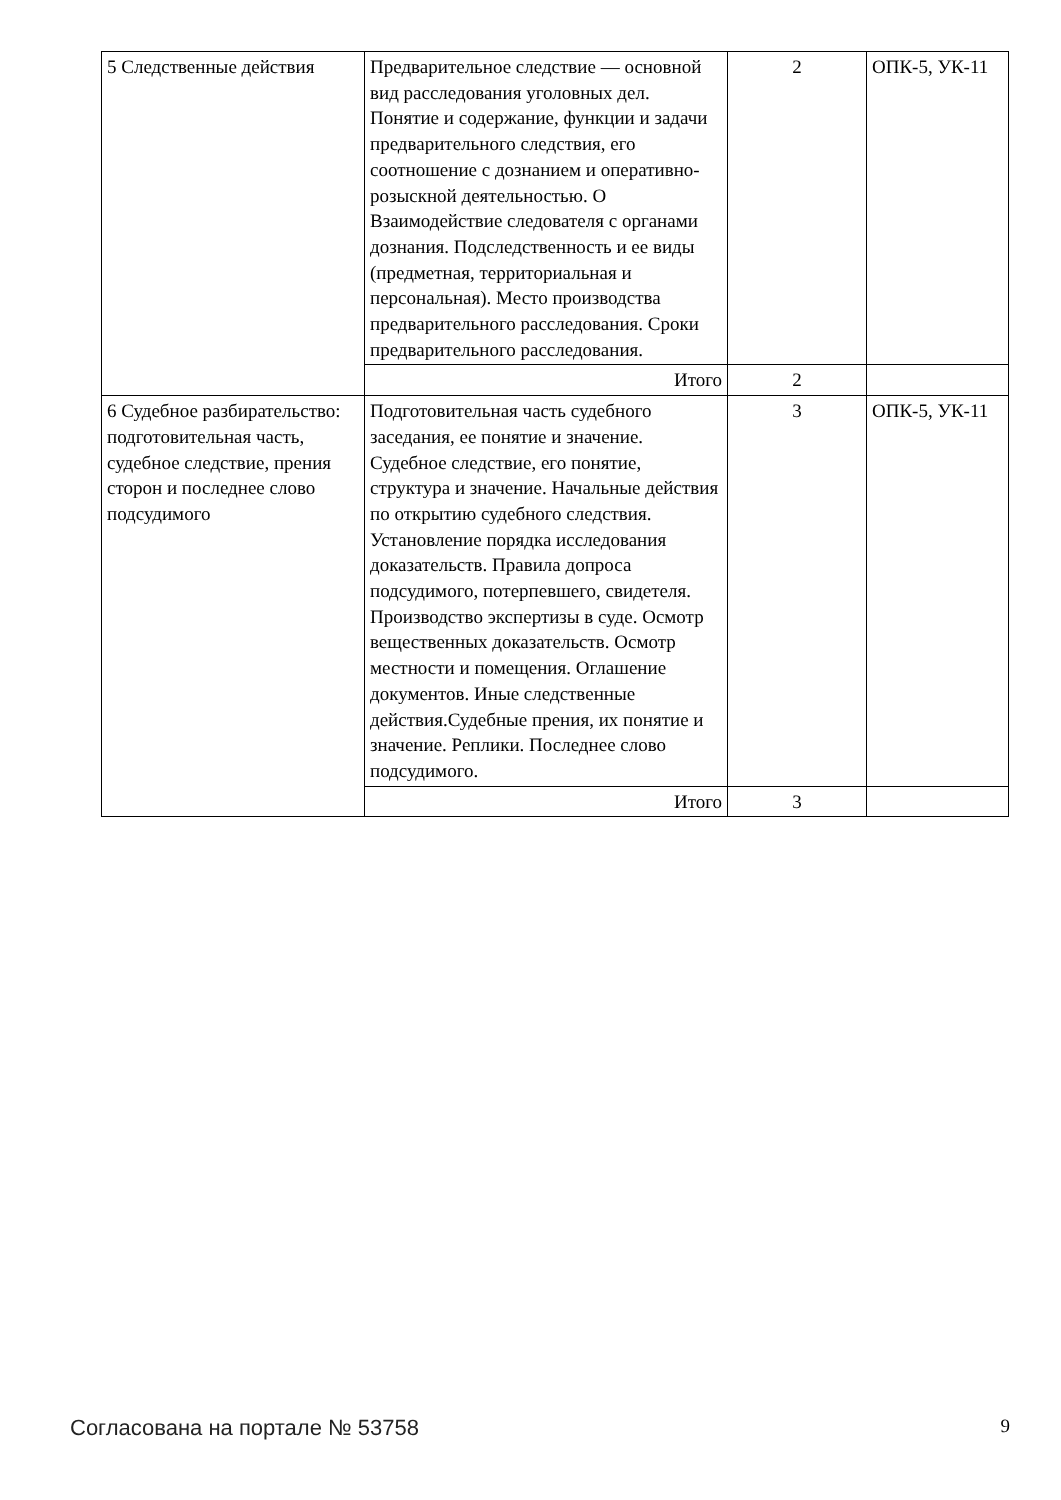| 5 Следственные действия | Предварительное следствие — основной вид расследования уголовных дел. Понятие и содержание, функции и задачи предварительного следствия, его соотношение с дознанием и оперативно-розыскной деятельностью. О Взаимодействие следователя с органами дознания. Подследственность и ее виды (предметная, территориальная и персональная). Место производства предварительного расследования. Сроки предварительного расследования. | 2 | ОПК-5, УК-11 |
| | Итого | 2 | |
| 6 Судебное разбирательство: подготовительная часть, судебное следствие, прения сторон и последнее слово подсудимого | Подготовительная часть судебного заседания, ее понятие и значение. Судебное следствие, его понятие, структура и значение. Начальные действия по открытию судебного следствия. Установление порядка исследования доказательств. Правила допроса подсудимого, потерпевшего, свидетеля. Производство экспертизы в суде. Осмотр вещественных доказательств. Осмотр местности и помещения. Оглашение документов. Иные следственные действия.Судебные прения, их понятие и значение. Реплики. Последнее слово подсудимого. | 3 | ОПК-5, УК-11 |
| | Итого | 3 | |
Согласована на портале № 53758 9